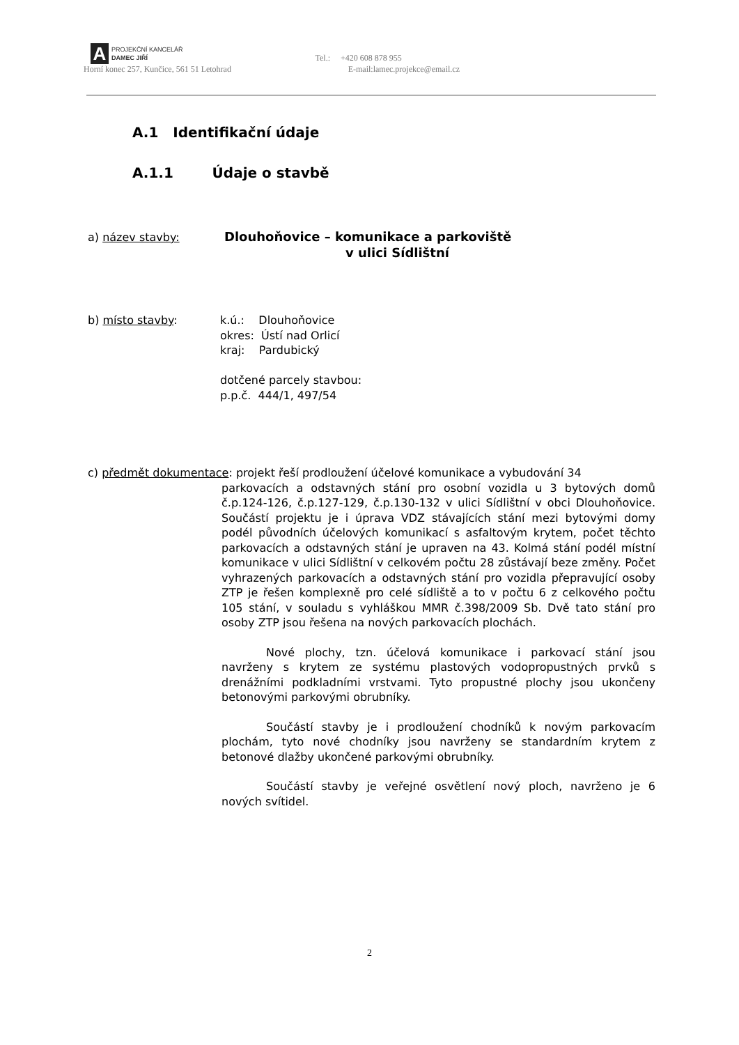A
PROJEKČNÍ KANCELÁŘ
DAMEC JIŘÍ
Tel.: +420 608 878 955
Horní konec 257, Kunčice, 561 51 Letohrad E-mail:lamec.projekce@email.cz
A.1 Identifikační údaje
A.1.1 Údaje o stavbě
a) název stavby: Dlouhoňovice – komunikace a parkoviště
v ulici Sídlištní
b) místo stavby: k.ú.: Dlouhoňovice
okres: Ústí nad Orlicí
kraj: Pardubický
dotčené parcely stavbou:
p.p.č. 444/1, 497/54
c) předmět dokumentace: projekt řeší prodloužení účelové komunikace a vybudování 34
parkovacích a odstavných stání pro osobní vozidla u 3 bytových domů č.p.124-126, č.p.127-129, č.p.130-132 v ulici Sídlištní v obci Dlouhoňovice. Součástí projektu je i úprava VDZ stávajících stání mezi bytovými domy podél původních účelových komunikací s asfaltovým krytem, počet těchto parkovacích a odstavných stání je upraven na 43. Kolmá stání podél místní komunikace v ulici Sídlištní v celkovém počtu 28 zůstávají beze změny. Počet vyhrazených parkovacích a odstavných stání pro vozidla přepravující osoby ZTP je řešen komplexně pro celé sídliště a to v počtu 6 z celkového počtu 105 stání, v souladu s vyhláškou MMR č.398/2009 Sb. Dvě tato stání pro osoby ZTP jsou řešena na nových parkovacích plochách.
Nové plochy, tzn. účelová komunikace i parkovací stání jsou navrženy s krytem ze systému plastových vodopropustných prvků s drenážními podkladními vrstvami. Tyto propustné plochy jsou ukončeny betonovými parkovými obrubníky.
Součástí stavby je i prodloužení chodníků k novým parkovacím plochám, tyto nové chodníky jsou navrženy se standardním krytem z betonové dlažby ukončené parkovými obrubníky.
Součástí stavby je veřejné osvětlení nový ploch, navrženo je 6 nových svítidel.
2